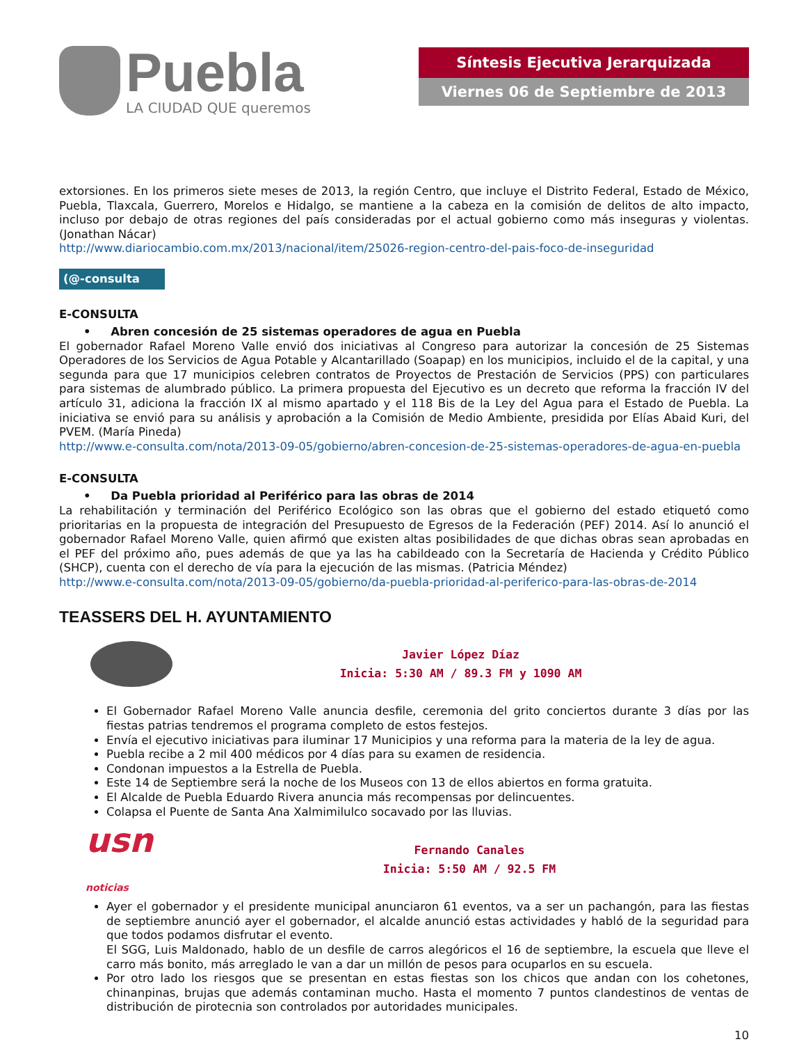Puebla
LA CIUDAD QUE queremos
Síntesis Ejecutiva Jerarquizada
Viernes 06 de Septiembre de 2013
extorsiones. En los primeros siete meses de 2013, la región Centro, que incluye el Distrito Federal, Estado de México, Puebla, Tlaxcala, Guerrero, Morelos e Hidalgo, se mantiene a la cabeza en la comisión de delitos de alto impacto, incluso por debajo de otras regiones del país consideradas por el actual gobierno como más inseguras y violentas. (Jonathan Nácar)
http://www.diariocambio.com.mx/2013/nacional/item/25026-region-centro-del-pais-foco-de-inseguridad
(@-consulta
E-CONSULTA
• Abren concesión de 25 sistemas operadores de agua en Puebla
El gobernador Rafael Moreno Valle envió dos iniciativas al Congreso para autorizar la concesión de 25 Sistemas Operadores de los Servicios de Agua Potable y Alcantarillado (Soapap) en los municipios, incluido el de la capital, y una segunda para que 17 municipios celebren contratos de Proyectos de Prestación de Servicios (PPS) con particulares para sistemas de alumbrado público. La primera propuesta del Ejecutivo es un decreto que reforma la fracción IV del artículo 31, adiciona la fracción IX al mismo apartado y el 118 Bis de la Ley del Agua para el Estado de Puebla. La iniciativa se envió para su análisis y aprobación a la Comisión de Medio Ambiente, presidida por Elías Abaid Kuri, del PVEM. (María Pineda)
http://www.e-consulta.com/nota/2013-09-05/gobierno/abren-concesion-de-25-sistemas-operadores-de-agua-en-puebla
E-CONSULTA
• Da Puebla prioridad al Periférico para las obras de 2014
La rehabilitación y terminación del Periférico Ecológico son las obras que el gobierno del estado etiquetó como prioritarias en la propuesta de integración del Presupuesto de Egresos de la Federación (PEF) 2014. Así lo anunció el gobernador Rafael Moreno Valle, quien afirmó que existen altas posibilidades de que dichas obras sean aprobadas en el PEF del próximo año, pues además de que ya las ha cabildeado con la Secretaría de Hacienda y Crédito Público (SHCP), cuenta con el derecho de vía para la ejecución de las mismas. (Patricia Méndez)
http://www.e-consulta.com/nota/2013-09-05/gobierno/da-puebla-prioridad-al-periferico-para-las-obras-de-2014
TEASSERS DEL H. AYUNTAMIENTO
Javier López Díaz
Inicia: 5:30 AM / 89.3 FM y 1090 AM
El Gobernador Rafael Moreno Valle anuncia desfile, ceremonia del grito conciertos durante 3 días por las fiestas patrias tendremos el programa completo de estos festejos.
Envía el ejecutivo iniciativas para iluminar 17 Municipios y una reforma para la materia de la ley de agua.
Puebla recibe a 2 mil 400 médicos por 4 días para su examen de residencia.
Condonan impuestos a la Estrella de Puebla.
Este 14 de Septiembre será la noche de los Museos con 13 de ellos abiertos en forma gratuita.
El Alcalde de Puebla Eduardo Rivera anuncia más recompensas por delincuentes.
Colapsa el Puente de Santa Ana Xalmimilulco socavado por las lluvias.
usn noticias
Fernando Canales
Inicia: 5:50 AM / 92.5 FM
Ayer el gobernador y el presidente municipal anunciaron 61 eventos, va a ser un pachangón, para las fiestas de septiembre anunció ayer el gobernador, el alcalde anunció estas actividades y habló de la seguridad para que todos podamos disfrutar el evento.
El SGG, Luis Maldonado, hablo de un desfile de carros alegóricos el 16 de septiembre, la escuela que lleve el carro más bonito, más arreglado le van a dar un millón de pesos para ocuparlos en su escuela.
Por otro lado los riesgos que se presentan en estas fiestas son los chicos que andan con los cohetones, chinanpinas, brujas que además contaminan mucho. Hasta el momento 7 puntos clandestinos de ventas de distribución de pirotecnia son controlados por autoridades municipales.
10